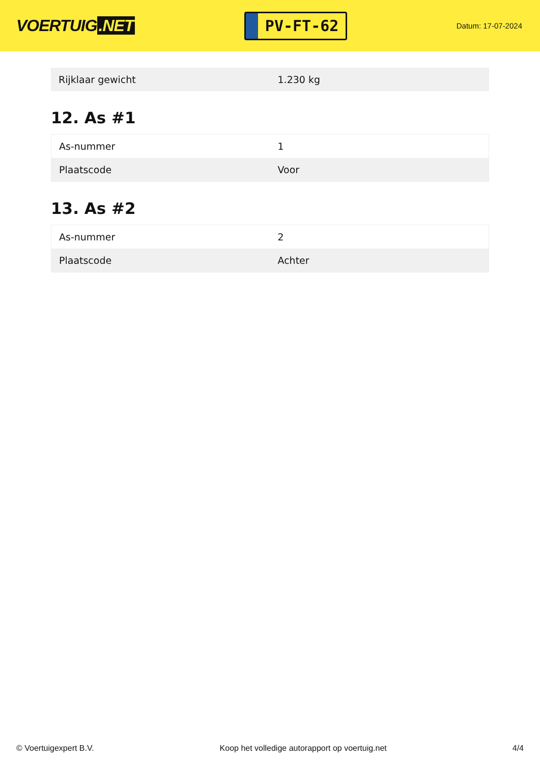VOERTUIG.NET
PV-FT-62
Datum: 17-07-2024
| Rijklaar gewicht | 1.230 kg |
12. As #1
| As-nummer | 1 |
| Plaatscode | Voor |
13. As #2
| As-nummer | 2 |
| Plaatscode | Achter |
© Voertuigexpert B.V. Koop het volledige autorapport op voertuig.net 4/4